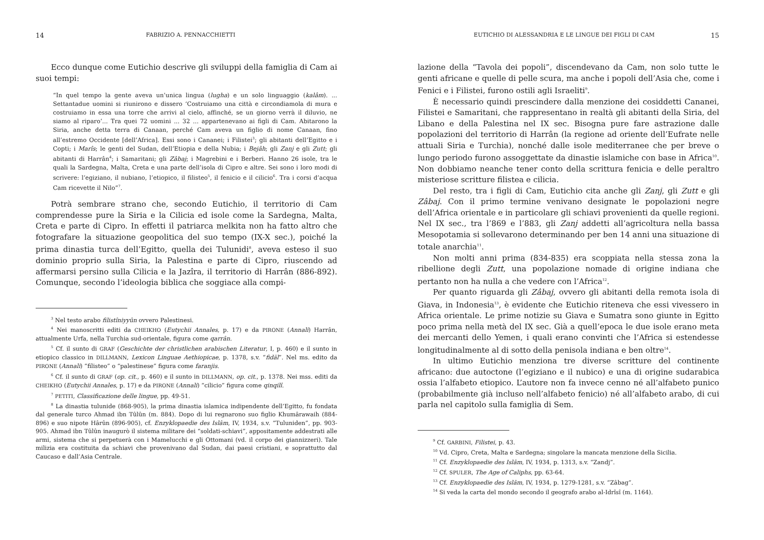14 FABRIZIO A. PENNACCHIETTI
Ecco dunque come Eutichio descrive gli sviluppi della famiglia di Cam ai suoi tempi:
“In quel tempo la gente aveva un’unica lingua (lugha) e un solo linguaggio (kalâm). ... Settantadue uomini si riunirono e dissero ‘Costruiamo una città e circondiamola di mura e costruiamo in essa una torre che arrivi al cielo, affinché, se un giorno verrà il diluvio, ne siamo al riparo’... Tra quei 72 uomini ... 32 ... appartenevano ai figli di Cam. Abitarono la Siria, anche detta terra di Canaan, perché Cam aveva un figlio di nome Canaan, fino all’estremo Occidente [dell’Africa]. Essi sono i Cananei; i Filistei<sup>3</sup>; gli abitanti dell’Egitto e i Copti; i Marîs; le genti del Sudan, dell’Etiopia e della Nubia; i Bejâh; gli Zanj e gli Zutt; gli abitanti di Harrân<sup>4</sup>; i Samaritani; gli Zâbaj; i Magrebini e i Berberi. Hanno 26 isole, tra le quali la Sardegna, Malta, Creta e una parte dell’isola di Cipro e altre. Sei sono i loro modi di scrivere: l’egiziano, il nubiano, l’etiopico, il filisteo<sup>5</sup>, il fenicio e il cilicio<sup>6</sup>. Tra i corsi d’acqua Cam ricevette il Nilo”<sup>7</sup>.
Potrà sembrare strano che, secondo Eutichio, il territorio di Cam comprendesse pure la Siria e la Cilicia ed isole come la Sardegna, Malta, Creta e parte di Cipro. In effetti il patriarca melkita non ha fatto altro che fotografare la situazione geopolitica del suo tempo (IX-X sec.), poiché la prima dinastia turca dell’Egitto, quella dei Tulunidi<sup>8</sup>, aveva esteso il suo dominio proprio sulla Siria, la Palestina e parte di Cipro, riuscendo ad affermarsi persino sulla Cilicia e la Jazîra, il territorio di Harrân (886-892). Comunque, secondo l’ideologia biblica che soggiace alla compi-
<sup>3</sup> Nel testo arabo filistîniyyûn ovvero Palestinesi.
<sup>4</sup> Nei manoscritti editi da CHEIKHO (Eutychii Annales, p. 17) e da PIRONE (Annali) Harrân, attualmente Urfa, nella Turchia sud-orientale, figura come qarrân.
<sup>5</sup> Cf. il sunto di GRAF (Geschichte der christlichen arabischen Literatur, I, p. 460) e il sunto in etiopico classico in DILLMANN, Lexicon Linguae Aethiopicae, p. 1378, s.v. “fidäl”. Nel ms. edito da PIRONE (Annali) “filisteo” o “palestinese” figura come faranjis.
<sup>6</sup> Cf. il sunto di GRAF (op. cit., p. 460) e il sunto in DILLMANN, op. cit., p. 1378. Nei mss. editi da CHEIKHO (Eutychii Annales, p. 17) e da PIRONE (Annali) “cilicio” figura come qinqilî.
<sup>7</sup> PETITI, Classificazione delle lingue, pp. 49-51.
<sup>8</sup> La dinastia tulunide (868-905), la prima dinastia islamica indipendente dell’Egitto, fu fondata dal generale turco Ahmad ibn Tûlûn (m. 884). Dopo di lui regnarono suo figlio Khumârawaih (884-896) e suo nipote Hârûn (896-905), cf. Enzyklopaedie des Islâm, IV, 1934, s.v. “Tuluniden”, pp. 903-905. Ahmad ibn Tûlûn inaugurò il sistema militare dei “soldati-schiavi”, appositamente addestrati alle armi, sistema che si perpetuerà con i Mamelucchi e gli Ottomani (vd. il corpo dei giannizzeri). Tale milizia era costituita da schiavi che provenivano dal Sudan, dai paesi cristiani, e soprattutto dal Caucaso e dall’Asia Centrale.
EUTICHIO DI ALESSANDRIA E LE LINGUE DEI FIGLI DI CAM 15
lazione della “Tavola dei popoli”, discendevano da Cam, non solo tutte le genti africane e quelle di pelle scura, ma anche i popoli dell’Asia che, come i Fenici e i Filistei, furono ostili agli Israeliti<sup>9</sup>.
È necessario quindi prescindere dalla menzione dei cosiddetti Cananei, Filistei e Samaritani, che rappresentano in realtà gli abitanti della Siria, del Libano e della Palestina nel IX sec. Bisogna pure fare astrazione dalle popolazioni del territorio di Harrân (la regione ad oriente dell’Eufrate nelle attuali Siria e Turchia), nonché dalle isole mediterranee che per breve o lungo periodo furono assoggettate da dinastie islamiche con base in Africa<sup>10</sup>. Non dobbiamo neanche tener conto della scrittura fenicia e delle peraltro misteriose scritture filistea e cilicia.
Del resto, tra i figli di Cam, Eutichio cita anche gli Zanj, gli Zutt e gli Zâbaj. Con il primo termine venivano designate le popolazioni negre dell’Africa orientale e in particolare gli schiavi provenienti da quelle regioni. Nel IX sec., tra l’869 e l’883, gli Zanj addetti all’agricoltura nella bassa Mesopotamia si sollevarono determinando per ben 14 anni una situazione di totale anarchia<sup>11</sup>.
Non molti anni prima (834-835) era scoppiata nella stessa zona la ribellione degli Zutt, una popolazione nomade di origine indiana che pertanto non ha nulla a che vedere con l’Africa<sup>12</sup>.
Per quanto riguarda gli Zâbaj, ovvero gli abitanti della remota isola di Giava, in Indonesia<sup>13</sup>, è evidente che Eutichio riteneva che essi vivessero in Africa orientale. Le prime notizie su Giava e Sumatra sono giunte in Egitto poco prima nella metà del IX sec. Già a quell’epoca le due isole erano meta dei mercanti dello Yemen, i quali erano convinti che l’Africa si estendesse longitudinalmente al di sotto della penisola indiana e ben oltre<sup>14</sup>.
In ultimo Eutichio menziona tre diverse scritture del continente africano: due autoctone (l’egiziano e il nubico) e una di origine sudarabica ossia l’alfabeto etiopico. L’autore non fa invece cenno né all’alfabeto punico (probabilmente già incluso nell’alfabeto fenicio) né all’alfabeto arabo, di cui parla nel capitolo sulla famiglia di Sem.
<sup>9</sup> Cf. GARBINI, Filistei, p. 43.
<sup>10</sup> Vd. Cipro, Creta, Malta e Sardegna; singolare la mancata menzione della Sicilia.
<sup>11</sup> Cf. Enzyklopaedie des Islâm, IV, 1934, p. 1313, s.v. “Zandj”.
<sup>12</sup> Cf. SPULER, The Age of Caliphs, pp. 63-64.
<sup>13</sup> Cf. Enzyklopaedie des Islâm, IV, 1934, p. 1279-1281, s.v. “Zâbag”.
<sup>14</sup> Si veda la carta del mondo secondo il geografo arabo al-Idrîsî (m. 1164).